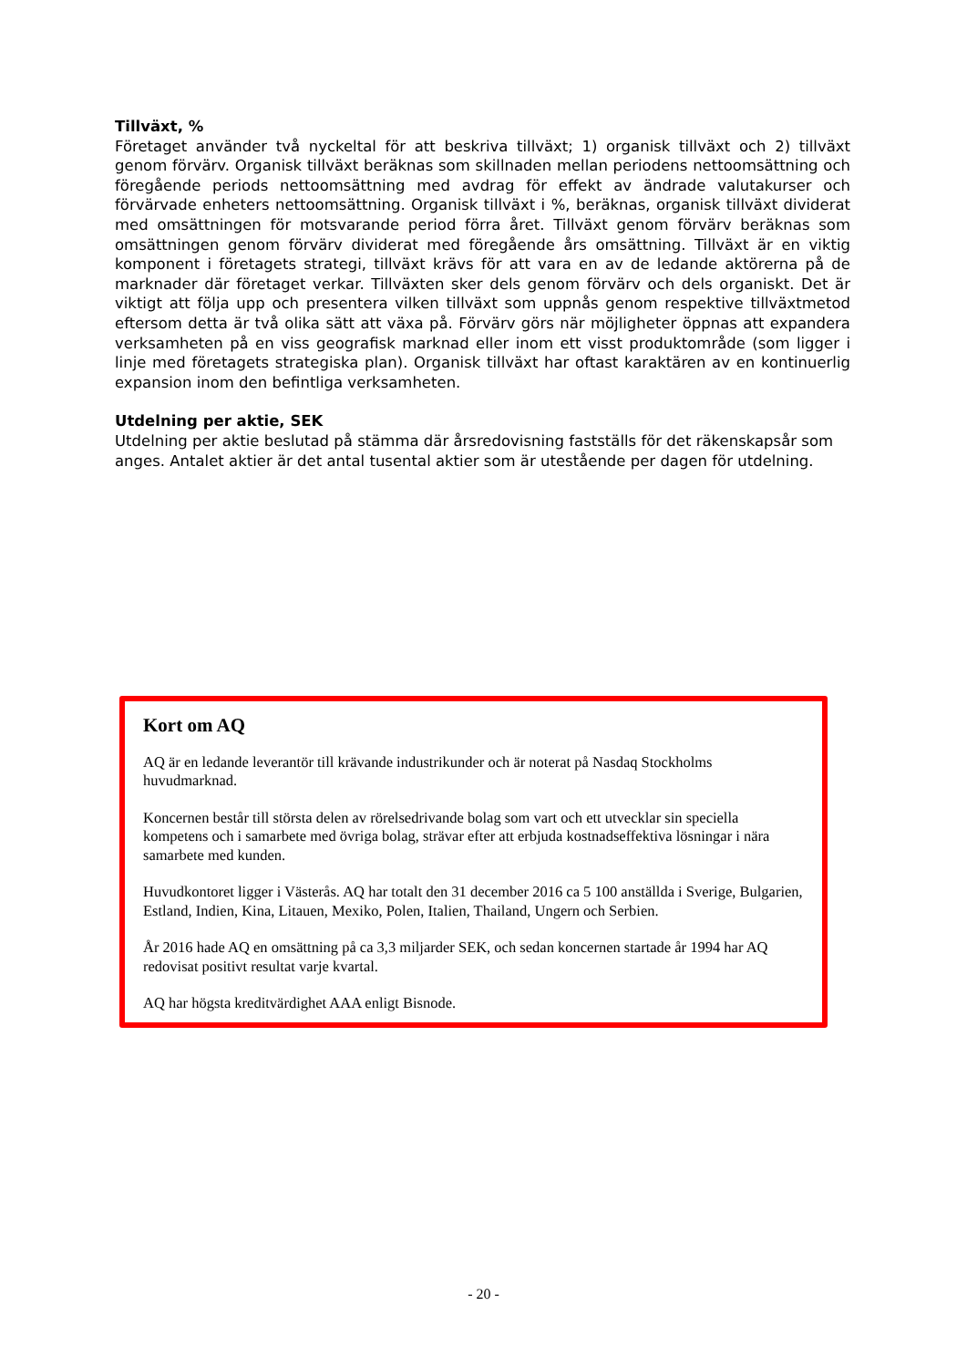Tillväxt, %
Företaget använder två nyckeltal för att beskriva tillväxt; 1) organisk tillväxt och 2) tillväxt genom förvärv. Organisk tillväxt beräknas som skillnaden mellan periodens nettoomsättning och föregående periods nettoomsättning med avdrag för effekt av ändrade valutakurser och förvärvade enheters nettoomsättning. Organisk tillväxt i %, beräknas, organisk tillväxt dividerat med omsättningen för motsvarande period förra året. Tillväxt genom förvärv beräknas som omsättningen genom förvärv dividerat med föregående års omsättning. Tillväxt är en viktig komponent i företagets strategi, tillväxt krävs för att vara en av de ledande aktörerna på de marknader där företaget verkar. Tillväxten sker dels genom förvärv och dels organiskt. Det är viktigt att följa upp och presentera vilken tillväxt som uppnås genom respektive tillväxtmetod eftersom detta är två olika sätt att växa på. Förvärv görs när möjligheter öppnas att expandera verksamheten på en viss geografisk marknad eller inom ett visst produktområde (som ligger i linje med företagets strategiska plan). Organisk tillväxt har oftast karaktären av en kontinuerlig expansion inom den befintliga verksamheten.
Utdelning per aktie, SEK
Utdelning per aktie beslutad på stämma där årsredovisning fastställs för det räkenskapsår som anges. Antalet aktier är det antal tusental aktier som är utestående per dagen för utdelning.
Kort om AQ
AQ är en ledande leverantör till krävande industrikunder och är noterat på Nasdaq Stockholms huvudmarknad.
Koncernen består till största delen av rörelsedrivande bolag som vart och ett utvecklar sin speciella kompetens och i samarbete med övriga bolag, strävar efter att erbjuda kostnadseffektiva lösningar i nära samarbete med kunden.
Huvudkontoret ligger i Västerås. AQ har totalt den 31 december 2016 ca 5 100 anställda i Sverige, Bulgarien, Estland, Indien, Kina, Litauen, Mexiko, Polen, Italien, Thailand, Ungern och Serbien.
År 2016 hade AQ en omsättning på ca 3,3 miljarder SEK, och sedan koncernen startade år 1994 har AQ redovisat positivt resultat varje kvartal.
AQ har högsta kreditvärdighet AAA enligt Bisnode.
- 20 -